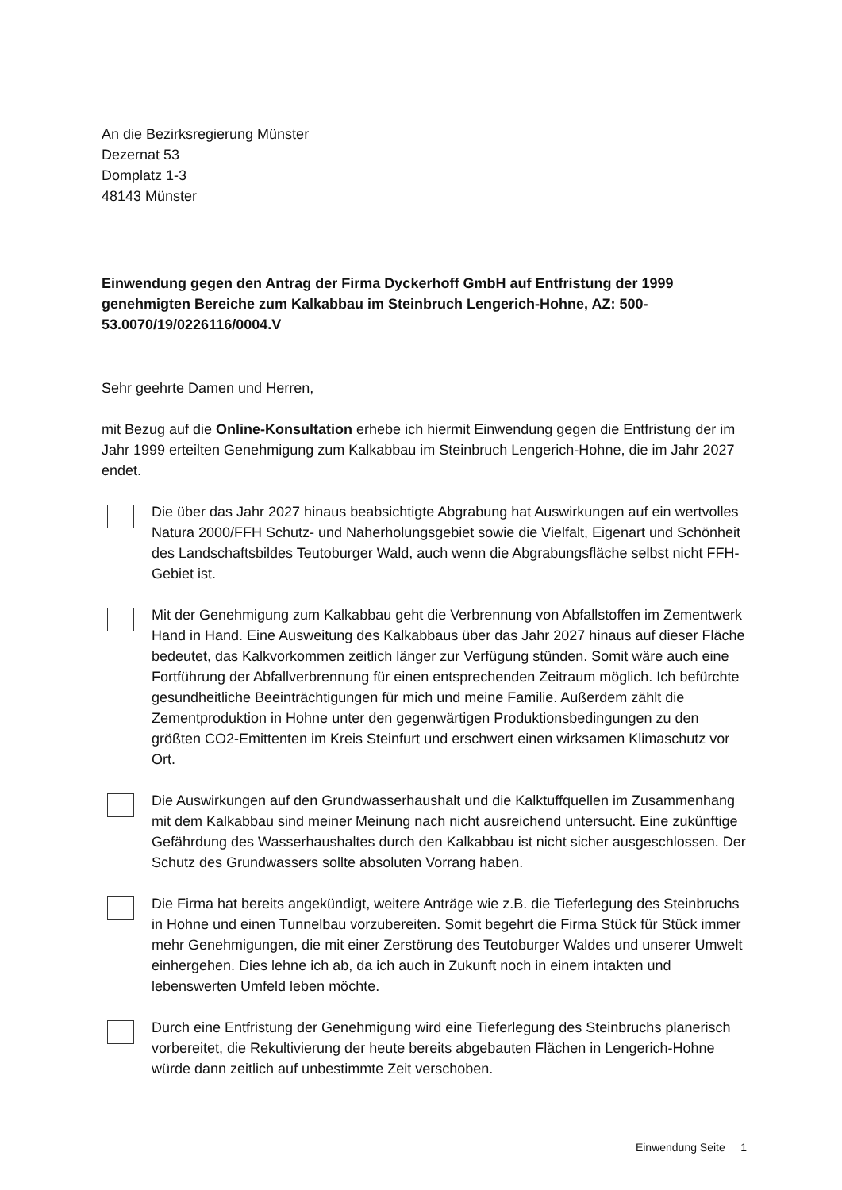An die Bezirksregierung Münster
Dezernat 53
Domplatz 1-3
48143 Münster
Einwendung gegen den Antrag der Firma Dyckerhoff GmbH auf Entfristung der 1999 genehmigten Bereiche zum Kalkabbau im Steinbruch Lengerich-Hohne, AZ: 500-53.0070/19/0226116/0004.V
Sehr geehrte Damen und Herren,
mit Bezug auf die Online-Konsultation erhebe ich hiermit Einwendung gegen die Entfristung der im Jahr 1999 erteilten Genehmigung zum Kalkabbau im Steinbruch Lengerich-Hohne, die im Jahr 2027 endet.
Die über das Jahr 2027 hinaus beabsichtigte Abgrabung hat Auswirkungen auf ein wertvolles Natura 2000/FFH Schutz- und Naherholungsgebiet sowie die Vielfalt, Eigenart und Schönheit des Landschaftsbildes Teutoburger Wald, auch wenn die Abgrabungsfläche selbst nicht FFH-Gebiet ist.
Mit der Genehmigung zum Kalkabbau geht die Verbrennung von Abfallstoffen im Zementwerk Hand in Hand. Eine Ausweitung des Kalkabbaus über das Jahr 2027 hinaus auf dieser Fläche bedeutet, das Kalkvorkommen zeitlich länger zur Verfügung stünden. Somit wäre auch eine Fortführung der Abfallverbrennung für einen entsprechenden Zeitraum möglich. Ich befürchte gesundheitliche Beeinträchtigungen für mich und meine Familie. Außerdem zählt die Zementproduktion in Hohne unter den gegenwärtigen Produktionsbedingungen zu den größten CO2-Emittenten im Kreis Steinfurt und erschwert einen wirksamen Klimaschutz vor Ort.
Die Auswirkungen auf den Grundwasserhaushalt und die Kalktuffquellen im Zusammenhang mit dem Kalkabbau sind meiner Meinung nach nicht ausreichend untersucht. Eine zukünftige Gefährdung des Wasserhaushaltes durch den Kalkabbau ist nicht sicher ausgeschlossen. Der Schutz des Grundwassers sollte absoluten Vorrang haben.
Die Firma hat bereits angekündigt, weitere Anträge wie z.B. die Tieferlegung des Steinbruchs in Hohne und einen Tunnelbau vorzubereiten. Somit begehrt die Firma Stück für Stück immer mehr Genehmigungen, die mit einer Zerstörung des Teutoburger Waldes und unserer Umwelt einhergehen. Dies lehne ich ab, da ich auch in Zukunft noch in einem intakten und lebenswerten Umfeld leben möchte.
Durch eine Entfristung der Genehmigung wird eine Tieferlegung des Steinbruchs planerisch vorbereitet, die Rekultivierung der heute bereits abgebauten Flächen in Lengerich-Hohne würde dann zeitlich auf unbestimmte Zeit verschoben.
Einwendung Seite 1